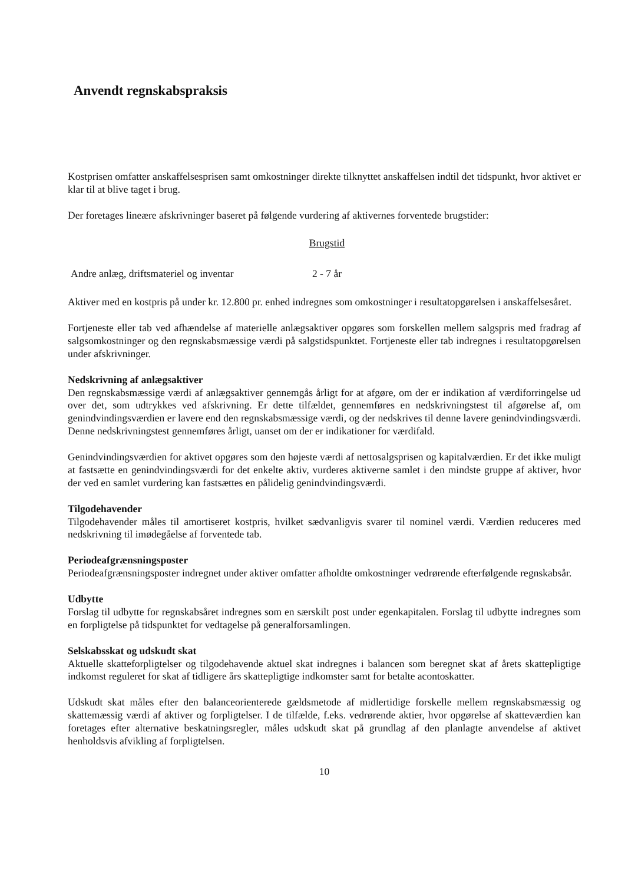Anvendt regnskabspraksis
Kostprisen omfatter anskaffelsesprisen samt omkostninger direkte tilknyttet anskaffelsen indtil det tidspunkt, hvor aktivet er klar til at blive taget i brug.
Der foretages lineære afskrivninger baseret på følgende vurdering af aktivernes forventede brugstider:
| | Brugstid |
| --- | --- |
| Andre anlæg, driftsmateriel og inventar | 2 - 7 år |
Aktiver med en kostpris på under kr. 12.800 pr. enhed indregnes som omkostninger i resultatopgørelsen i anskaffelsesåret.
Fortjeneste eller tab ved afhændelse af materielle anlægsaktiver opgøres som forskellen mellem salgspris med fradrag af salgsomkostninger og den regnskabsmæssige værdi på salgstidspunktet. Fortjeneste eller tab indregnes i resultatopgørelsen under afskrivninger.
Nedskrivning af anlægsaktiver
Den regnskabsmæssige værdi af anlægsaktiver gennemgås årligt for at afgøre, om der er indikation af værdiforringelse ud over det, som udtrykkes ved afskrivning. Er dette tilfældet, gennemføres en nedskrivningstest til afgørelse af, om genindvindingsværdien er lavere end den regnskabsmæssige værdi, og der nedskrives til denne lavere genindvindingsværdi. Denne nedskrivningstest gennemføres årligt, uanset om der er indikationer for værdifald.
Genindvindingsværdien for aktivet opgøres som den højeste værdi af nettosalgsprisen og kapitalværdien. Er det ikke muligt at fastsætte en genindvindingsværdi for det enkelte aktiv, vurderes aktiverne samlet i den mindste gruppe af aktiver, hvor der ved en samlet vurdering kan fastsættes en pålidelig genindvindingsværdi.
Tilgodehavender
Tilgodehavender måles til amortiseret kostpris, hvilket sædvanligvis svarer til nominel værdi. Værdien reduceres med nedskrivning til imødegåelse af forventede tab.
Periodeafgrænsningsposter
Periodeafgrænsningsposter indregnet under aktiver omfatter afholdte omkostninger vedrørende efterfølgende regnskabsår.
Udbytte
Forslag til udbytte for regnskabsåret indregnes som en særskilt post under egenkapitalen. Forslag til udbytte indregnes som en forpligtelse på tidspunktet for vedtagelse på generalforsamlingen.
Selskabsskat og udskudt skat
Aktuelle skatteforpligtelser og tilgodehavende aktuel skat indregnes i balancen som beregnet skat af årets skattepligtige indkomst reguleret for skat af tidligere års skattepligtige indkomster samt for betalte acontoskatter.
Udskudt skat måles efter den balanceorienterede gældsmetode af midlertidige forskelle mellem regnskabsmæssig og skattemæssig værdi af aktiver og forpligtelser. I de tilfælde, f.eks. vedrørende aktier, hvor opgørelse af skatteværdien kan foretages efter alternative beskatningsregler, måles udskudt skat på grundlag af den planlagte anvendelse af aktivet henholdsvis afvikling af forpligtelsen.
10